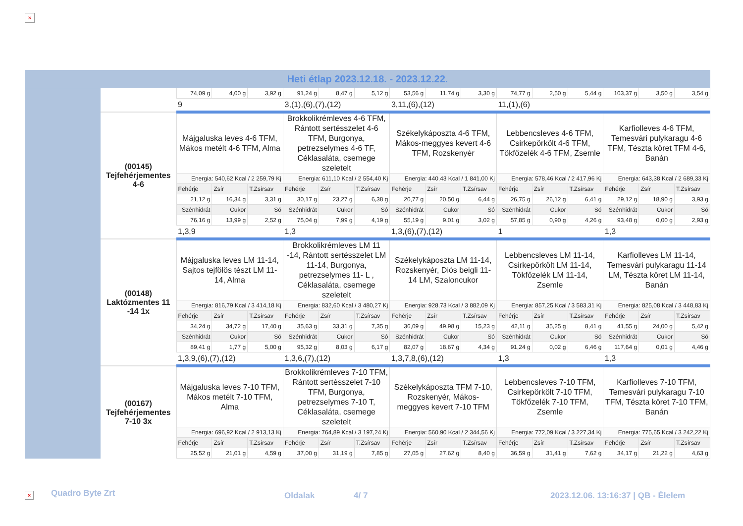×
Heti étlap 2023.12.18. - 2023.12.22.
| | | 74,09 g | 4,00 g | 3,92 g | 91,24 g | 8,47 g | 5,12 g | 53,56 g | 11,74 g | 3,30 g | 74,77 g | 2,50 g | 5,44 g | 103,37 g | 3,50 g | 3,54 g |
| | | 9 | | | 3,(1),(6),(7),(12) | | | 3,11,(6),(12) | | | 11,(1),(6) | | | | | |
| | (00145) Tejfehérjementes 4-6 | Májgaluska leves 4-6 TFM, Mákos metélt 4-6 TFM, Alma | | | Brokkolikrémleves 4-6 TFM, Rántott sertésszelet 4-6 TFM, Burgonya, petrezselymes 4-6 TF, Céklasaláta, csemege szeletelt | | | Székelykáposzta 4-6 TFM, Mákos-meggyes kevert 4-6 TFM, Rozskenyér | | | Lebbencsleves 4-6 TFM, Csirkepörkölt 4-6 TFM, Tökfőzelék 4-6 TFM, Zsemle | | | Karfiolleves 4-6 TFM, Temesvári pulykaragu 4-6 TFM, Tészta köret TFM 4-6, Banán | | |
| | | Energia: 540,62 Kcal / 2 259,79 Kj | | | Energia: 611,10 Kcal / 2 554,40 Kj | | | Energia: 440,43 Kcal / 1 841,00 Kj | | | Energia: 578,46 Kcal / 2 417,96 Kj | | | Energia: 643,38 Kcal / 2 689,33 Kj | | |
| | | Fehérje | Zsír | T.Zsírsav | Fehérje | Zsír | T.Zsírsav | Fehérje | Zsír | T.Zsírsav | Fehérje | Zsír | T.Zsírsav | Fehérje | Zsír | T.Zsírsav |
| | | 21,12 g | 16,34 g | 3,31 g | 30,17 g | 23,27 g | 6,38 g | 20,77 g | 20,50 g | 6,44 g | 26,75 g | 26,12 g | 6,41 g | 29,12 g | 18,90 g | 3,93 g |
| | | Szénhidrát | Cukor | Só | Szénhidrát | Cukor | Só | Szénhidrát | Cukor | Só | Szénhidrát | Cukor | Só | Szénhidrát | Cukor | Só |
| | | 76,16 g | 13,99 g | 2,52 g | 75,04 g | 7,99 g | 4,19 g | 55,19 g | 9,01 g | 3,02 g | 57,85 g | 0,90 g | 4,26 g | 93,48 g | 0,00 g | 2,93 g |
| | | 1,3,9 | | | 1,3 | | | 1,3,(6),(7),(12) | | | 1 | | | 1,3 | | |
| | (00148) Laktózmentes 11 -14 1x | Májgaluska leves LM 11-14, Sajtos tejfölös tészt LM 11-14, Alma | | | Brokkolikrémleves LM 11 -14, Rántott sertésszelet LM 11-14, Burgonya, petrezselymes 11- L , Céklasaláta, csemege szeletelt | | | Székelykáposzta LM 11-14, Rozskenyér, Diós beigli 11-14 LM, Szaloncukor | | | Lebbencsleves LM 11-14, Csirkepörkölt LM 11-14, Tökfőzelék LM 11-14, Zsemle | | | Karfiolleves LM 11-14, Temesvári pulykaragu 11-14 LM, Tészta köret LM 11-14, Banán | | |
| | | Energia: 816,79 Kcal / 3 414,18 Kj | | | Energia: 832,60 Kcal / 3 480,27 Kj | | | Energia: 928,73 Kcal / 3 882,09 Kj | | | Energia: 857,25 Kcal / 3 583,31 Kj | | | Energia: 825,08 Kcal / 3 448,83 Kj | | |
| | | Fehérje | Zsír | T.Zsírsav | Fehérje | Zsír | T.Zsírsav | Fehérje | Zsír | T.Zsírsav | Fehérje | Zsír | T.Zsírsav | Fehérje | Zsír | T.Zsírsav |
| | | 34,24 g | 34,72 g | 17,40 g | 35,63 g | 33,31 g | 7,35 g | 36,09 g | 49,98 g | 15,23 g | 42,11 g | 35,25 g | 8,41 g | 41,55 g | 24,00 g | 5,42 g |
| | | Szénhidrát | Cukor | Só | Szénhidrát | Cukor | Só | Szénhidrát | Cukor | Só | Szénhidrát | Cukor | Só | Szénhidrát | Cukor | Só |
| | | 89,41 g | 1,77 g | 5,00 g | 95,32 g | 8,03 g | 6,17 g | 82,07 g | 18,67 g | 4,34 g | 91,24 g | 0,02 g | 6,46 g | 117,64 g | 0,01 g | 4,46 g |
| | | 1,3,9,(6),(7),(12) | | | 1,3,6,(7),(12) | | | 1,3,7,8,(6),(12) | | | 1,3 | | | 1,3 | | |
| | (00167) Tejfehérjementes 7-10 3x | Májgaluska leves 7-10 TFM, Mákos metélt 7-10 TFM, Alma | | | Brokkolikrémleves 7-10 TFM, Rántott sertésszelet 7-10 TFM, Burgonya, petrezselymes 7-10 T, Céklasaláta, csemege szeletelt | | | Székelykáposzta TFM 7-10, Rozskenyér, Mákos-meggyes kevert 7-10 TFM | | | Lebbencsleves 7-10 TFM, Csirkepörkölt 7-10 TFM, Tökfőzelék 7-10 TFM, Zsemle | | | Karfiolleves 7-10 TFM, Temesvári pulykaragu 7-10 TFM, Tészta köret 7-10 TFM, Banán | | |
| | | Energia: 696,92 Kcal / 2 913,13 Kj | | | Energia: 764,89 Kcal / 3 197,24 Kj | | | Energia: 560,90 Kcal / 2 344,56 Kj | | | Energia: 772,09 Kcal / 3 227,34 Kj | | | Energia: 775,65 Kcal / 3 242,22 Kj | | |
| | | Fehérje | Zsír | T.Zsírsav | Fehérje | Zsír | T.Zsírsav | Fehérje | Zsír | T.Zsírsav | Fehérje | Zsír | T.Zsírsav | Fehérje | Zsír | T.Zsírsav |
| | | 25,52 g | 21,01 g | 4,59 g | 37,00 g | 31,19 g | 7,85 g | 27,05 g | 27,62 g | 8,40 g | 36,59 g | 31,41 g | 7,62 g | 34,17 g | 21,22 g | 4,63 g |
× Quadro Byte Zrt Oldalak 4/ 7 2023.12.06. 13:16:37 | QB - Élelem